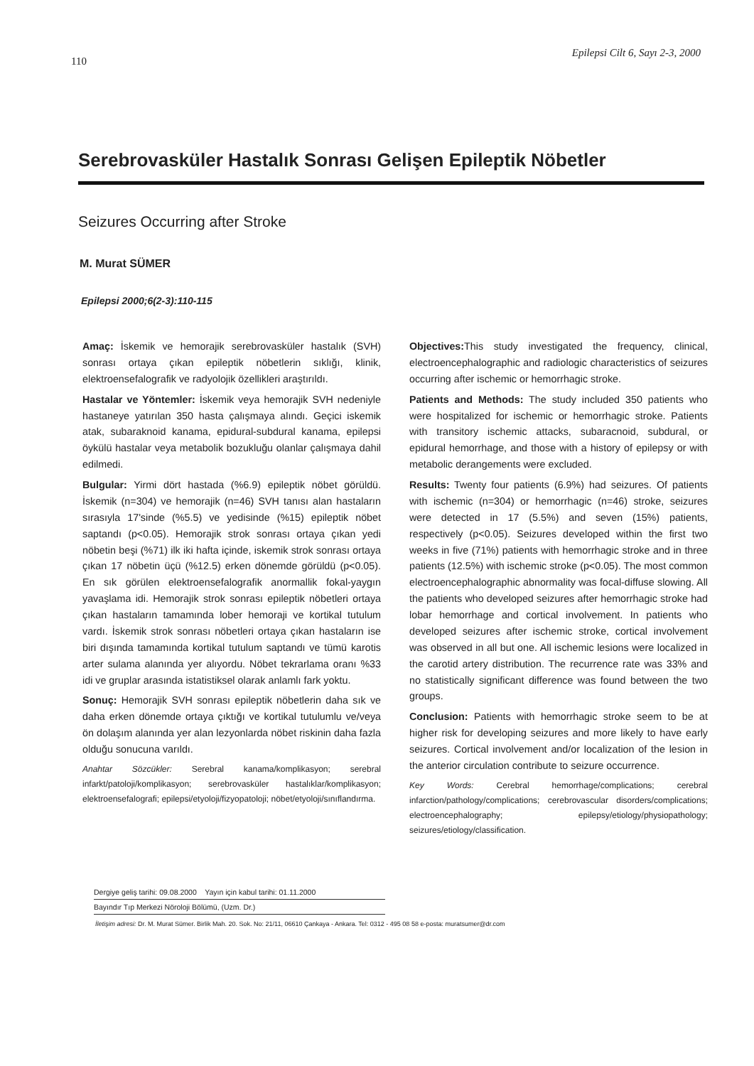110 Epilepsi Cilt 6, Sayı 2-3, 2000
Serebrovasküler Hastalık Sonrası Gelişen Epileptik Nöbetler
Seizures Occurring after Stroke
M. Murat SÜMER
Epilepsi 2000;6(2-3):110-115
Amaç: İskemik ve hemorajik serebrovasküler hastalık (SVH) sonrası ortaya çıkan epileptik nöbetlerin sıklığı, klinik, elektroensefalografik ve radyolojik özellikleri araştırıldı.
Hastalar ve Yöntemler: İskemik veya hemorajik SVH nedeniyle hastaneye yatırılan 350 hasta çalışmaya alındı. Geçici iskemik atak, subaraknoid kanama, epidural-subdural kanama, epilepsi öykülü hastalar veya metabolik bozukluğu olanlar çalışmaya dahil edilmedi.
Bulgular: Yirmi dört hastada (%6.9) epileptik nöbet görüldü. İskemik (n=304) ve hemorajik (n=46) SVH tanısı alan hastaların sırasıyla 17'sinde (%5.5) ve yedisinde (%15) epileptik nöbet saptandı (p<0.05). Hemorajik strok sonrası ortaya çıkan yedi nöbetin beşi (%71) ilk iki hafta içinde, iskemik strok sonrası ortaya çıkan 17 nöbetin üçü (%12.5) erken dönemde görüldü (p<0.05). En sık görülen elektroensefalografik anormallik fokal-yaygın yavaşlama idi. Hemorajik strok sonrası epileptik nöbetleri ortaya çıkan hastaların tamamında lober hemoraji ve kortikal tutulum vardı. İskemik strok sonrası nöbetleri ortaya çıkan hastaların ise biri dışında tamamında kortikal tutulum saptandı ve tümü karotis arter sulama alanında yer alıyordu. Nöbet tekrarlama oranı %33 idi ve gruplar arasında istatistiksel olarak anlamlı fark yoktu.
Sonuç: Hemorajik SVH sonrası epileptik nöbetlerin daha sık ve daha erken dönemde ortaya çıktığı ve kortikal tutulumlu ve/veya ön dolaşım alanında yer alan lezyonlarda nöbet riskinin daha fazla olduğu sonucuna varıldı.
Anahtar Sözcükler: Serebral kanama/komplikasyon; serebral infarkt/patoloji/komplikasyon; serebrovasküler hastalıklar/komplikasyon; elektroensefalografi; epilepsi/etyoloji/fizyopatoloji; nöbet/etyoloji/sınıflandırma.
Objectives: This study investigated the frequency, clinical, electroencephalographic and radiologic characteristics of seizures occurring after ischemic or hemorrhagic stroke.
Patients and Methods: The study included 350 patients who were hospitalized for ischemic or hemorrhagic stroke. Patients with transitory ischemic attacks, subaracnoid, subdural, or epidural hemorrhage, and those with a history of epilepsy or with metabolic derangements were excluded.
Results: Twenty four patients (6.9%) had seizures. Of patients with ischemic (n=304) or hemorrhagic (n=46) stroke, seizures were detected in 17 (5.5%) and seven (15%) patients, respectively (p<0.05). Seizures developed within the first two weeks in five (71%) patients with hemorrhagic stroke and in three patients (12.5%) with ischemic stroke (p<0.05). The most common electroencephalographic abnormality was focal-diffuse slowing. All the patients who developed seizures after hemorrhagic stroke had lobar hemorrhage and cortical involvement. In patients who developed seizures after ischemic stroke, cortical involvement was observed in all but one. All ischemic lesions were localized in the carotid artery distribution. The recurrence rate was 33% and no statistically significant difference was found between the two groups.
Conclusion: Patients with hemorrhagic stroke seem to be at higher risk for developing seizures and more likely to have early seizures. Cortical involvement and/or localization of the lesion in the anterior circulation contribute to seizure occurrence.
Key Words: Cerebral hemorrhage/complications; cerebral infarction/pathology/complications; cerebrovascular disorders/complications; electroencephalography; epilepsy/etiology/physiopathology; seizures/etiology/classification.
Dergiye geliş tarihi: 09.08.2000 Yayın için kabul tarihi: 01.11.2000
Bayındır Tıp Merkezi Nöroloji Bölümü, (Uzm. Dr.)
İletişim adresi: Dr. M. Murat Sümer. Birlik Mah. 20. Sok. No: 21/11, 06610 Çankaya - Ankara. Tel: 0312 - 495 08 58 e-posta: muratsumer@dr.com